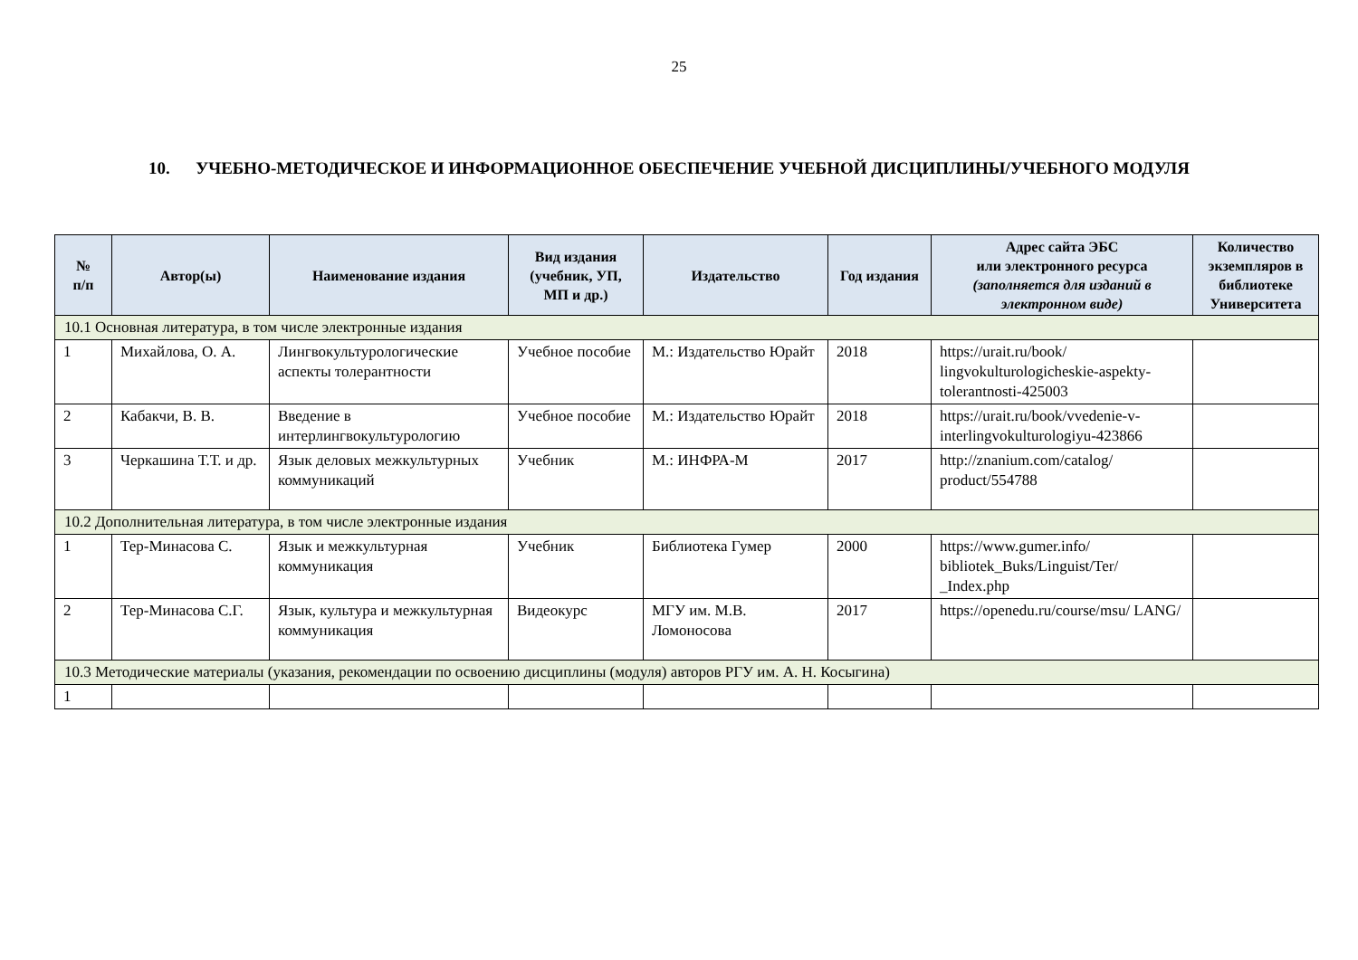25
10. УЧЕБНО-МЕТОДИЧЕСКОЕ И ИНФОРМАЦИОННОЕ ОБЕСПЕЧЕНИЕ УЧЕБНОЙ ДИСЦИПЛИНЫ/УЧЕБНОГО МОДУЛЯ
| № п/п | Автор(ы) | Наименование издания | Вид издания (учебник, УП, МП и др.) | Издательство | Год издания | Адрес сайта ЭБС или электронного ресурса (заполняется для изданий в электронном виде) | Количество экземпляров в библиотеке Университета |
| --- | --- | --- | --- | --- | --- | --- | --- |
| 10.1 Основная литература, в том числе электронные издания | | | | | | | |
| 1 | Михайлова, О. А. | Лингвокультурологические аспекты толерантности | Учебное пособие | М.: Издательство Юрайт | 2018 | https://urait.ru/book/ lingvokulturologicheskie-aspekty-tolerantnosti-425003 | |
| 2 | Кабакчи, В. В. | Введение в интерлингвокультурологию | Учебное пособие | М.: Издательство Юрайт | 2018 | https://urait.ru/book/vvedenie-v-interlingvokulturologiyu-423866 | |
| 3 | Черкашина Т.Т. и др. | Язык деловых межкультурных коммуникаций | Учебник | М.: ИНФРА-М | 2017 | http://znanium.com/catalog/ product/554788 | |
| 10.2 Дополнительная литература, в том числе электронные издания | | | | | | | |
| 1 | Тер-Минасова С. | Язык и межкультурная коммуникация | Учебник | Библиотека Гумер | 2000 | https://www.gumer.info/ bibliotek_Buks/Linguist/Ter/ _Index.php | |
| 2 | Тер-Минасова С.Г. | Язык, культура и межкультурная коммуникация | Видеокурс | МГУ им. М.В. Ломоносова | 2017 | https://openedu.ru/course/msu/ LANG/ | |
| 10.3 Методические материалы (указания, рекомендации по освоению дисциплины (модуля) авторов РГУ им. А. Н. Косыгина) | | | | | | | |
| 1 | | | | | | | |